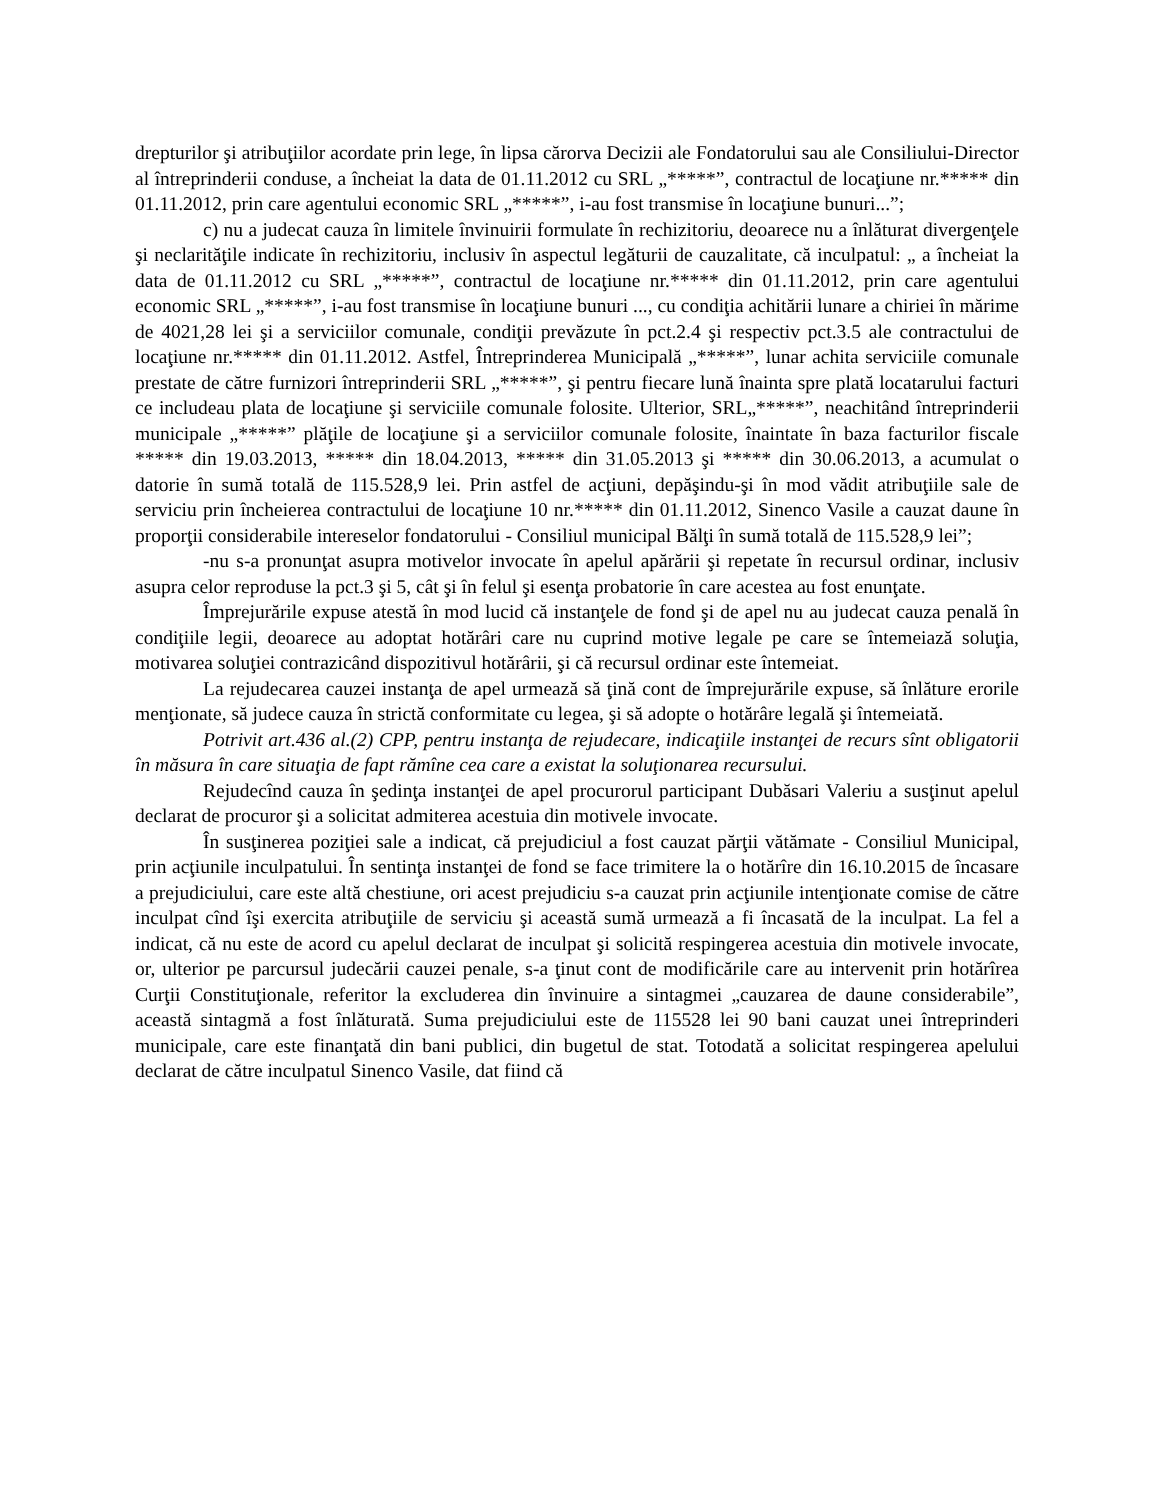drepturilor şi atribuţiilor acordate prin lege, în lipsa cărorva Decizii ale Fondatorului sau ale Consiliului-Director al întreprinderii conduse, a încheiat la data de 01.11.2012 cu SRL „*****”, contractul de locaţiune nr.***** din 01.11.2012, prin care agentului economic SRL „*****”, i-au fost transmise în locaţiune bunuri...”;
c) nu a judecat cauza în limitele învinuirii formulate în rechizitoriu, deoarece nu a înlăturat divergenţele şi neclarităţile indicate în rechizitoriu, inclusiv în aspectul legăturii de cauzalitate, că inculpatul: „ a încheiat la data de 01.11.2012 cu SRL „*****”, contractul de locaţiune nr.***** din 01.11.2012, prin care agentului economic SRL „*****”, i-au fost transmise în locaţiune bunuri ..., cu condiţia achitării lunare a chiriei în mărime de 4021,28 lei şi a serviciilor comunale, condiţii prevăzute în pct.2.4 şi respectiv pct.3.5 ale contractului de locaţiune nr.***** din 01.11.2012. Astfel, Întreprinderea Municipală „*****”, lunar achita serviciile comunale prestate de către furnizori întreprinderii SRL „*****”, şi pentru fiecare lună înainta spre plată locatarului facturi ce includeau plata de locaţiune şi serviciile comunale folosite. Ulterior, SRL„*****”, neachitând întreprinderii municipale „*****” plăţile de locaţiune şi a serviciilor comunale folosite, înaintate în baza facturilor fiscale ***** din 19.03.2013, ***** din 18.04.2013, ***** din 31.05.2013 şi ***** din 30.06.2013, a acumulat o datorie în sumă totală de 115.528,9 lei. Prin astfel de acţiuni, depăşindu-şi în mod vădit atribuţiile sale de serviciu prin încheierea contractului de locaţiune 10 nr.***** din 01.11.2012, Sinenco Vasile a cauzat daune în proporţii considerabile intereselor fondatorului - Consiliul municipal Bălţi în sumă totală de 115.528,9 lei”;
-nu s-a pronunţat asupra motivelor invocate în apelul apărării şi repetate în recursul ordinar, inclusiv asupra celor reproduse la pct.3 şi 5, cât şi în felul şi esenţa probatorie în care acestea au fost enunţate.
Împrejurările expuse atestă în mod lucid că instanţele de fond şi de apel nu au judecat cauza penală în condiţiile legii, deoarece au adoptat hotărâri care nu cuprind motive legale pe care se întemeiază soluţia, motivarea soluţiei contrazicând dispozitivul hotărârii, şi că recursul ordinar este întemeiat.
La rejudecarea cauzei instanţa de apel urmează să ţină cont de împrejurările expuse, să înlăture erorile menţionate, să judece cauza în strictă conformitate cu legea, şi să adopte o hotărâre legală şi întemeiată.
Potrivit art.436 al.(2) CPP, pentru instanţa de rejudecare, indicaţiile instanţei de recurs sînt obligatorii în măsura în care situaţia de fapt rămîne cea care a existat la soluţionarea recursului.
Rejudecînd cauza în şedinţa instanţei de apel procurorul participant Dubăsari Valeriu a susţinut apelul declarat de procuror şi a solicitat admiterea acestuia din motivele invocate.
În susţinerea poziţiei sale a indicat, că prejudiciul a fost cauzat părţii vătămate - Consiliul Municipal, prin acţiunile inculpatului. În sentinţa instanţei de fond se face trimitere la o hotărîre din 16.10.2015 de încasare a prejudiciului, care este altă chestiune, ori acest prejudiciu s-a cauzat prin acţiunile intenţionate comise de către inculpat cînd îşi exercita atribuţiile de serviciu şi această sumă urmează a fi încasată de la inculpat. La fel a indicat, că nu este de acord cu apelul declarat de inculpat şi solicită respingerea acestuia din motivele invocate, or, ulterior pe parcursul judecării cauzei penale, s-a ţinut cont de modificările care au intervenit prin hotărîrea Curţii Constituţionale, referitor la excluderea din învinuire a sintagmei „cauzarea de daune considerabile”, această sintagmă a fost înlăturată. Suma prejudiciului este de 115528 lei 90 bani cauzat unei întreprinderi municipale, care este finanţată din bani publici, din bugetul de stat. Totodată a solicitat respingerea apelului declarat de către inculpatul Sinenco Vasile, dat fiind că